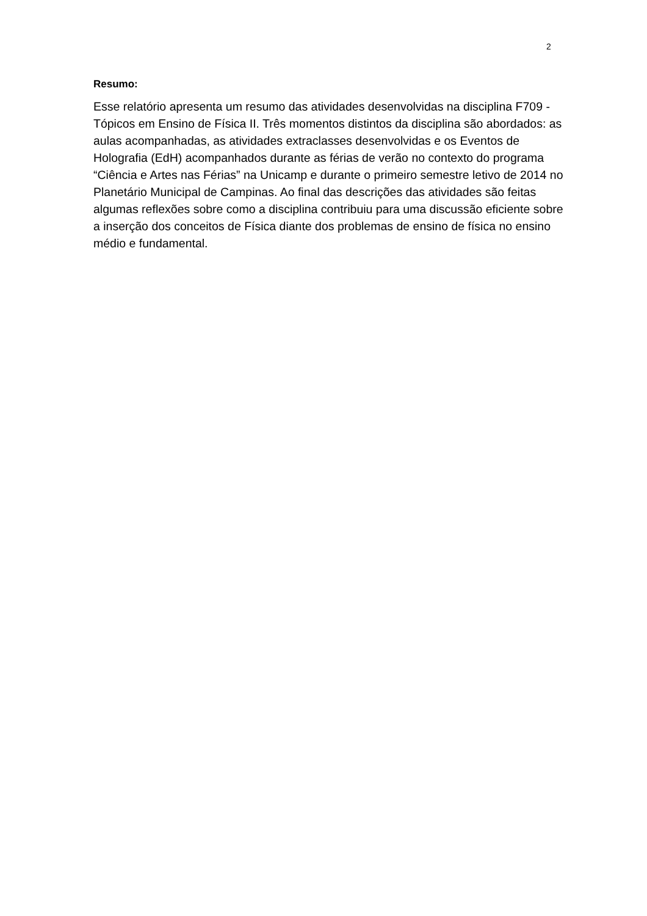2
Resumo:
Esse relatório apresenta um resumo das atividades desenvolvidas na disciplina F709 - Tópicos em Ensino de Física II. Três momentos distintos da disciplina são abordados: as aulas acompanhadas, as atividades extraclasses desenvolvidas e os Eventos de Holografia (EdH) acompanhados durante as férias de verão no contexto do programa “Ciência e Artes nas Férias” na Unicamp e durante o primeiro semestre letivo de 2014 no Planetário Municipal de Campinas. Ao final das descrições das atividades são feitas algumas reflexões sobre como a disciplina contribuiu para uma discussão eficiente sobre a inserção dos conceitos de Física diante dos problemas de ensino de física no ensino médio e fundamental.